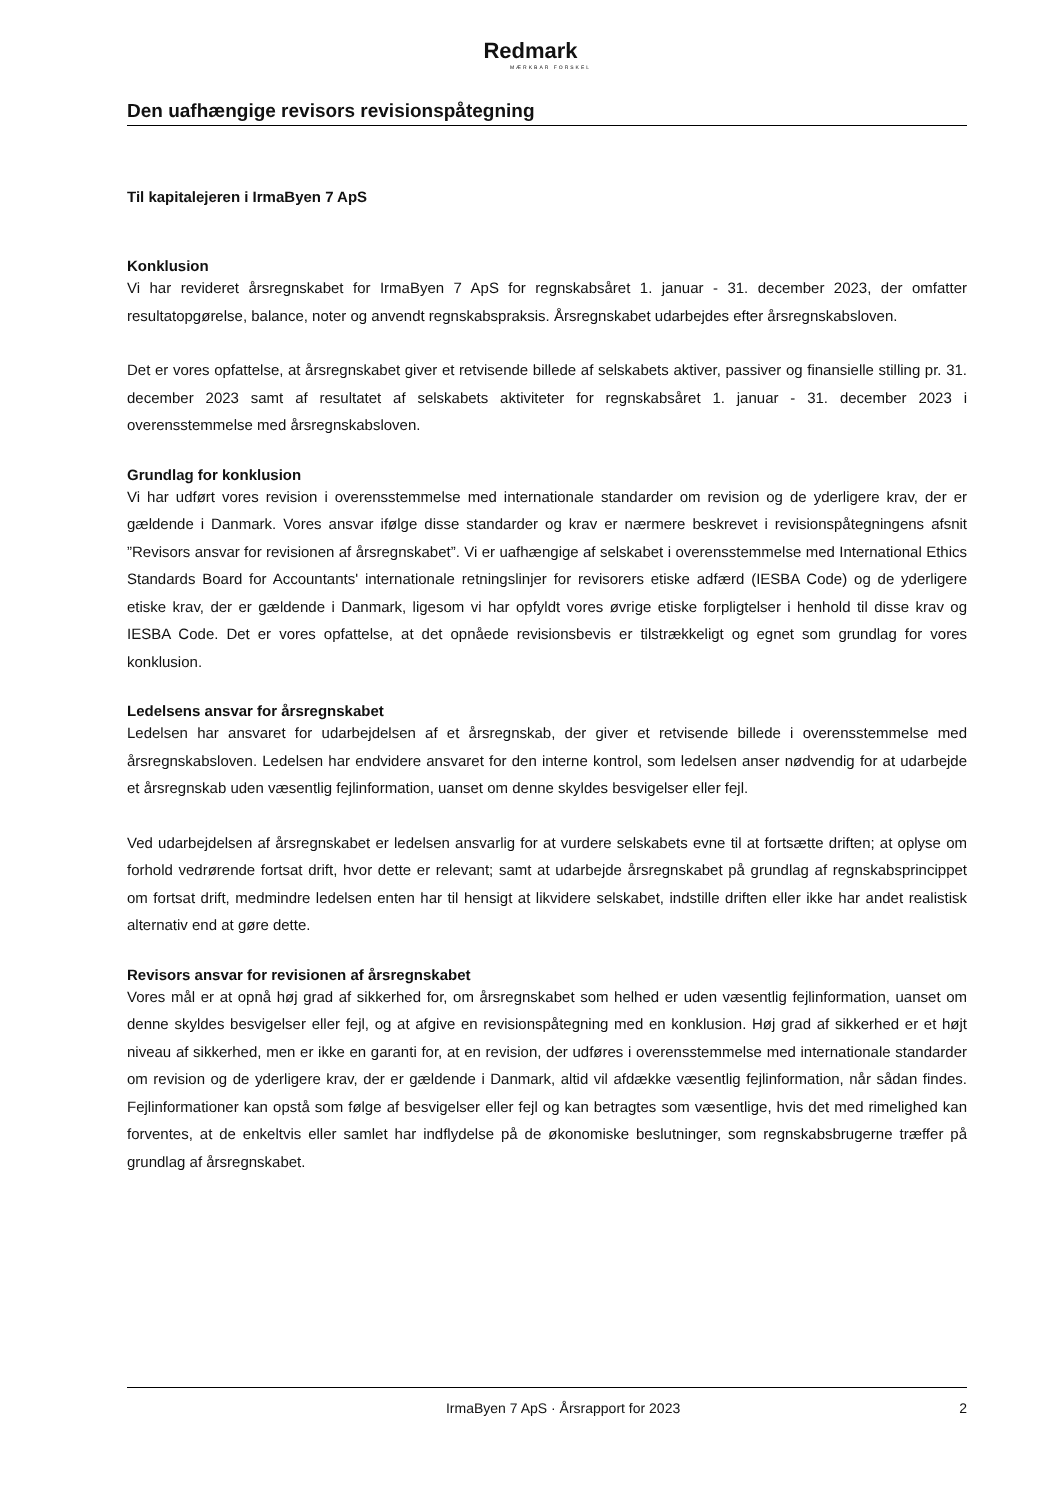Redmark
MÆRKBAR FORSKEL
Den uafhængige revisors revisionspåtegning
Til kapitalejeren i IrmaByen 7 ApS
Konklusion
Vi har revideret årsregnskabet for IrmaByen 7 ApS for regnskabsåret 1. januar - 31. december 2023, der omfatter resultatopgørelse, balance, noter og anvendt regnskabspraksis. Årsregnskabet udarbejdes efter årsregnskabsloven.
Det er vores opfattelse, at årsregnskabet giver et retvisende billede af selskabets aktiver, passiver og finansielle stilling pr. 31. december 2023 samt af resultatet af selskabets aktiviteter for regnskabsåret 1. januar - 31. december 2023 i overensstemmelse med årsregnskabsloven.
Grundlag for konklusion
Vi har udført vores revision i overensstemmelse med internationale standarder om revision og de yderligere krav, der er gældende i Danmark. Vores ansvar ifølge disse standarder og krav er nærmere beskrevet i revisionspåtegningens afsnit ”Revisors ansvar for revisionen af årsregnskabet”. Vi er uafhængige af selskabet i overensstemmelse med International Ethics Standards Board for Accountants' internationale retningslinjer for revisorers etiske adfærd (IESBA Code) og de yderligere etiske krav, der er gældende i Danmark, ligesom vi har opfyldt vores øvrige etiske forpligtelser i henhold til disse krav og IESBA Code. Det er vores opfattelse, at det opnåede revisionsbevis er tilstrækkeligt og egnet som grundlag for vores konklusion.
Ledelsens ansvar for årsregnskabet
Ledelsen har ansvaret for udarbejdelsen af et årsregnskab, der giver et retvisende billede i overensstemmelse med årsregnskabsloven. Ledelsen har endvidere ansvaret for den interne kontrol, som ledelsen anser nødvendig for at udarbejde et årsregnskab uden væsentlig fejlinformation, uanset om denne skyldes besvigelser eller fejl.
Ved udarbejdelsen af årsregnskabet er ledelsen ansvarlig for at vurdere selskabets evne til at fortsætte driften; at oplyse om forhold vedrørende fortsat drift, hvor dette er relevant; samt at udarbejde årsregnskabet på grundlag af regnskabsprincippet om fortsat drift, medmindre ledelsen enten har til hensigt at likvidere selskabet, indstille driften eller ikke har andet realistisk alternativ end at gøre dette.
Revisors ansvar for revisionen af årsregnskabet
Vores mål er at opnå høj grad af sikkerhed for, om årsregnskabet som helhed er uden væsentlig fejlinformation, uanset om denne skyldes besvigelser eller fejl, og at afgive en revisionspåtegning med en konklusion. Høj grad af sikkerhed er et højt niveau af sikkerhed, men er ikke en garanti for, at en revision, der udføres i overensstemmelse med internationale standarder om revision og de yderligere krav, der er gældende i Danmark, altid vil afdække væsentlig fejlinformation, når sådan findes. Fejlinformationer kan opstå som følge af besvigelser eller fejl og kan betragtes som væsentlige, hvis det med rimelighed kan forventes, at de enkeltvis eller samlet har indflydelse på de økonomiske beslutninger, som regnskabsbrugerne træffer på grundlag af årsregnskabet.
IrmaByen 7 ApS · Årsrapport for 2023 2